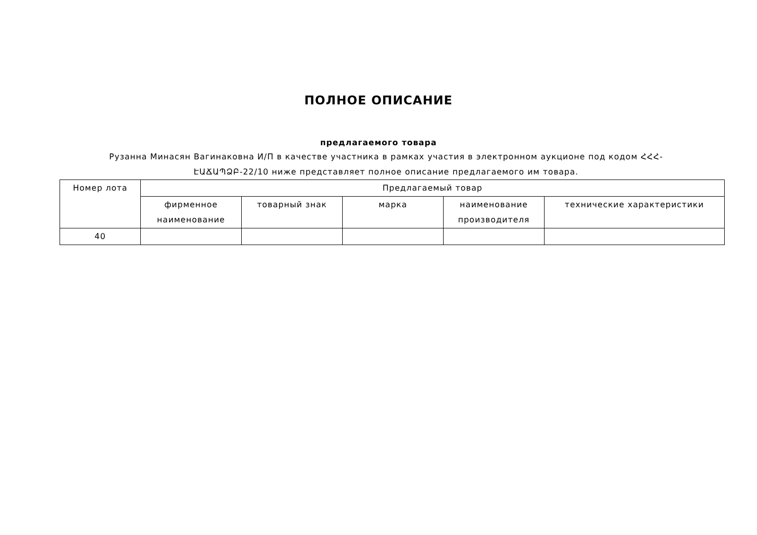ПОЛНОЕ ОПИСАНИЕ
предлагаемого товара
Рузанна Минасян Вагинаковна И/П в качестве участника в рамках участия в электронном аукционе под кодом ՀՀՀ-ԷԱՃԱՊՁԲ-22/10 ниже представляет полное описание предлагаемого им товара.
| Номер лота | Предлагаемый товар | | | | |
| --- | --- | --- | --- | --- | --- |
| | фирменное наименование | товарный знак | марка | наименование производителя | технические характеристики |
| 40 | | | | | |